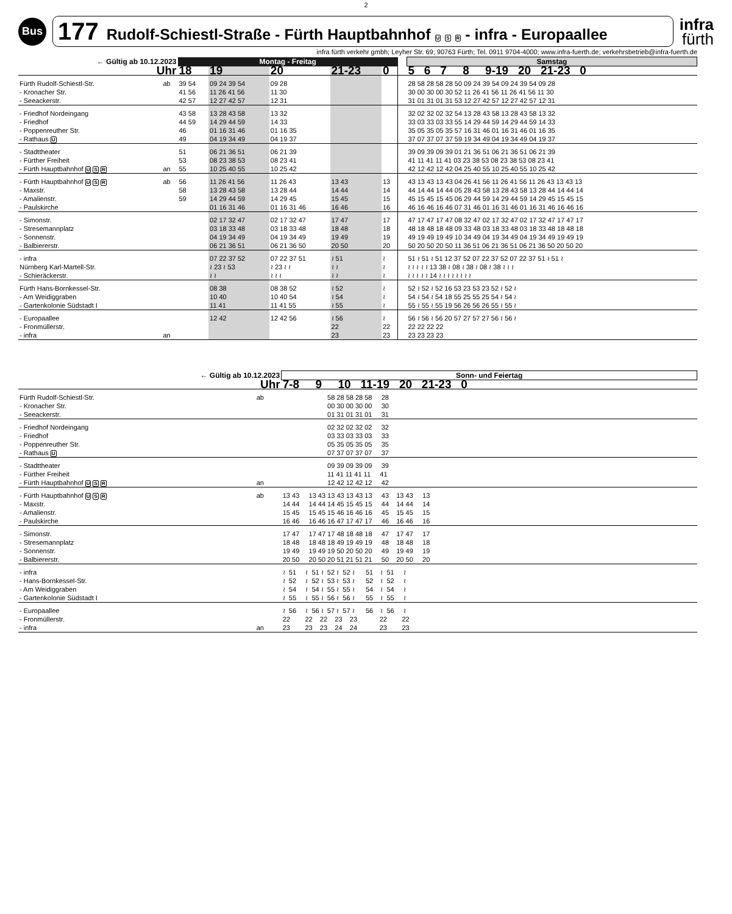2
Bus
177 Rudolf-Schiestl-Straße - Fürth Hauptbahnhof U S R - infra - Europaallee
infra
fürth
infra fürth verkehr gmbh; Leyher Str. 69; 90763 Fürth; Tel. 0911 9704-4000; www.infra-fuerth.de; verkehrsbetrieb@infra-fuerth.de
| ← Gültig ab 10.12.2023 | | Montag - Freitag | | | | | | Samstag |
| --- | --- | --- | --- | --- | --- | --- | --- | --- |
| Uhr | | 18 | 19 | 20 | 21-23 | 0 | | 5 6 7 8 9-19 20 21-23 0 |
| Fürth Rudolf-Schiestl-Str. | ab | 39 54 | 09 24 39 54 | 09 28 | | | | 28 58 28 58 28 50 09 24 39 54 09 24 39 54 09 28 |
| - Kronacher Str. | | 41 56 | 11 26 41 56 | 11 30 | | | | 30 00 30 00 30 52 11 26 41 56 11 26 41 56 11 30 |
| - Seeackerstr. | | 42 57 | 12 27 42 57 | 12 31 | | | | 31 01 31 01 31 53 12 27 42 57 12 27 42 57 12 31 |
| - Friedhof Nordeingang | | 43 58 | 13 28 43 58 | 13 32 | | | | 32 02 32 02 32 54 13 28 43 58 13 28 43 58 13 32 |
| - Friedhof | | 44 59 | 14 29 44 59 | 14 33 | | | | 33 03 33 03 33 55 14 29 44 59 14 29 44 59 14 33 |
| - Poppenreuther Str. | | 46 | 01 16 31 46 | 01 16 35 | | | | 35 05 35 05 35 57 16 31 46 01 16 31 46 01 16 35 |
| - Rathaus U | | 49 | 04 19 34 49 | 04 19 37 | | | | 37 07 37 07 37 59 19 34 49 04 19 34 49 04 19 37 |
| - Stadttheater | | 51 | 06 21 36 51 | 06 21 39 | | | | 39 09 39 09 39 01 21 36 51 06 21 36 51 06 21 39 |
| - Fürther Freiheit | | 53 | 08 23 38 53 | 08 23 41 | | | | 41 11 41 11 41 03 23 38 53 08 23 38 53 08 23 41 |
| - Fürth Hauptbahnhof U S R | an | 55 | 10 25 40 55 | 10 25 42 | | | | 42 12 42 12 42 04 25 40 55 10 25 40 55 10 25 42 |
| - Fürth Hauptbahnhof U S R | ab | 56 | 11 26 41 56 | 11 26 43 | 13 43 | 13 | | 43 13 43 13 43 04 26 41 56 11 26 41 56 11 26 43 13 43 13 |
| - Maxstr. | | 58 | 13 28 43 58 | 13 28 44 | 14 44 | 14 | | 44 14 44 14 44 05 28 43 58 13 28 43 58 13 28 44 14 44 14 |
| - Amalienstr. | | 59 | 14 29 44 59 | 14 29 45 | 15 45 | 15 | | 45 15 45 15 45 06 29 44 59 14 29 44 59 14 29 45 15 45 15 |
| - Paulskirche | | | 01 16 31 46 | 01 16 31 46 | 16 46 | 16 | | 46 16 46 16 46 07 31 46 01 16 31 46 01 16 31 46 16 46 16 |
| - Simonstr. | | | 02 17 32 47 | 02 17 32 47 | 17 47 | 17 | | 47 17 47 17 47 08 32 47 02 17 32 47 02 17 32 47 17 47 17 |
| - Stresemannplatz | | | 03 18 33 48 | 03 18 33 48 | 18 48 | 18 | | 48 18 48 18 48 09 33 48 03 18 33 48 03 18 33 48 18 48 18 |
| - Sonnenstr. | | | 04 19 34 49 | 04 19 34 49 | 19 49 | 19 | | 49 19 49 19 49 10 34 49 04 19 34 49 04 19 34 49 19 49 19 |
| - Balbiererstr. | | | 06 21 36 51 | 06 21 36 50 | 20 50 | 20 | | 50 20 50 20 50 11 36 51 06 21 36 51 06 21 36 50 20 50 20 |
| - infra | | | 07 22 37 52 | 07 22 37 51 | ≀ 51 | ≀ | | 51 ≀ 51 ≀ 51 12 37 52 07 22 37 52 07 22 37 51 ≀ 51 ≀ |
| Nürnberg Karl-Martell-Str. | | | ≀ 23 ≀ 53 | ≀ 23 ≀ ≀ | ≀ ≀ | ≀ | | ≀ ≀ ≀ ≀ ≀ 13 38 ≀ 08 ≀ 38 ≀ 08 ≀ 38 ≀ ≀ ≀ |
| - Schieräckerstr. | | | ≀ ≀ | ≀ ≀ ≀ | ≀ ≀ | ≀ | | ≀ ≀ ≀ ≀ ≀ 14 ≀ ≀ ≀ ≀ ≀ ≀ ≀ ≀ |
| Fürth Hans-Bornkessel-Str. | | | 08 38 | 08 38 52 | ≀ 52 | ≀ | | 52 ≀ 52 ≀ 52 16 53 23 53 23 52 ≀ 52 ≀ |
| - Am Weidiggraben | | | 10 40 | 10 40 54 | ≀ 54 | ≀ | | 54 ≀ 54 ≀ 54 18 55 25 55 25 54 ≀ 54 ≀ |
| - Gartenkolonie Südstadt I | | | 11 41 | 11 41 55 | ≀ 55 | ≀ | | 55 ≀ 55 ≀ 55 19 56 26 56 26 55 ≀ 55 ≀ |
| - Europaallee | | | 12 42 | 12 42 56 | ≀ 56 | ≀ | | 56 ≀ 56 ≀ 56 20 57 27 57 27 56 ≀ 56 ≀ |
| - Fronmüllerstr. | | | | | 22 | 22 | | 22 22 22 22 |
| - infra | an | | | | 23 | 23 | | 23 23 23 23 |
| ← Gültig ab 10.12.2023 | | Sonn- und Feiertag |
| --- | --- | --- |
| Uhr | | 7-8 9 10 11-19 20 21-23 0 |
| Fürth Rudolf-Schiestl-Str. | ab | 58 28 58 28 58 28 |
| - Kronacher Str. | | 00 30 00 30 00 30 |
| - Seeackerstr. | | 01 31 01 31 01 31 |
| - Friedhof Nordeingang | | 02 32 02 32 02 32 |
| - Friedhof | | 03 33 03 33 03 33 |
| - Poppenreuther Str. | | 05 35 05 35 05 35 |
| - Rathaus U | | 07 37 07 37 07 37 |
| - Stadttheater | | 09 39 09 39 09 39 |
| - Fürther Freiheit | | 11 41 11 41 11 41 |
| - Fürth Hauptbahnhof U S R | an | 12 42 12 42 12 42 |
| - Fürth Hauptbahnhof U S R | ab | 13 43 13 43 13 43 13 43 13 43 13 43 13 |
| - Maxstr. | | 14 44 14 44 14 45 15 45 15 44 14 44 14 |
| - Amalienstr. | | 15 45 15 45 15 46 16 46 16 45 15 45 15 |
| - Paulskirche | | 16 46 16 46 16 47 17 47 17 46 16 46 16 |
| - Simonstr. | | 17 47 17 47 17 48 18 48 18 47 17 47 17 |
| - Stresemannplatz | | 18 48 18 48 18 49 19 49 19 48 18 48 18 |
| - Sonnenstr. | | 19 49 19 49 19 50 20 50 20 49 19 49 19 |
| - Balbiererstr. | | 20 50 20 50 20 51 21 51 21 50 20 50 20 |
| - infra | | ≀ 51 ≀ 51 ≀ 52 ≀ 52 ≀ 51 ≀ 51 ≀ |
| - Hans-Bornkessel-Str. | | ≀ 52 ≀ 52 ≀ 53 ≀ 53 ≀ 52 ≀ 52 ≀ |
| - Am Weidiggraben | | ≀ 54 ≀ 54 ≀ 55 ≀ 55 ≀ 54 ≀ 54 ≀ |
| - Gartenkolonie Südstadt I | | ≀ 55 ≀ 55 ≀ 56 ≀ 56 ≀ 55 ≀ 55 ≀ |
| - Europaallee | | ≀ 56 ≀ 56 ≀ 57 ≀ 57 ≀ 56 ≀ 56 ≀ |
| - Fronmüllerstr. | | 22 22 22 23 23 22 22 |
| - infra | an | 23 23 23 24 24 23 23 |